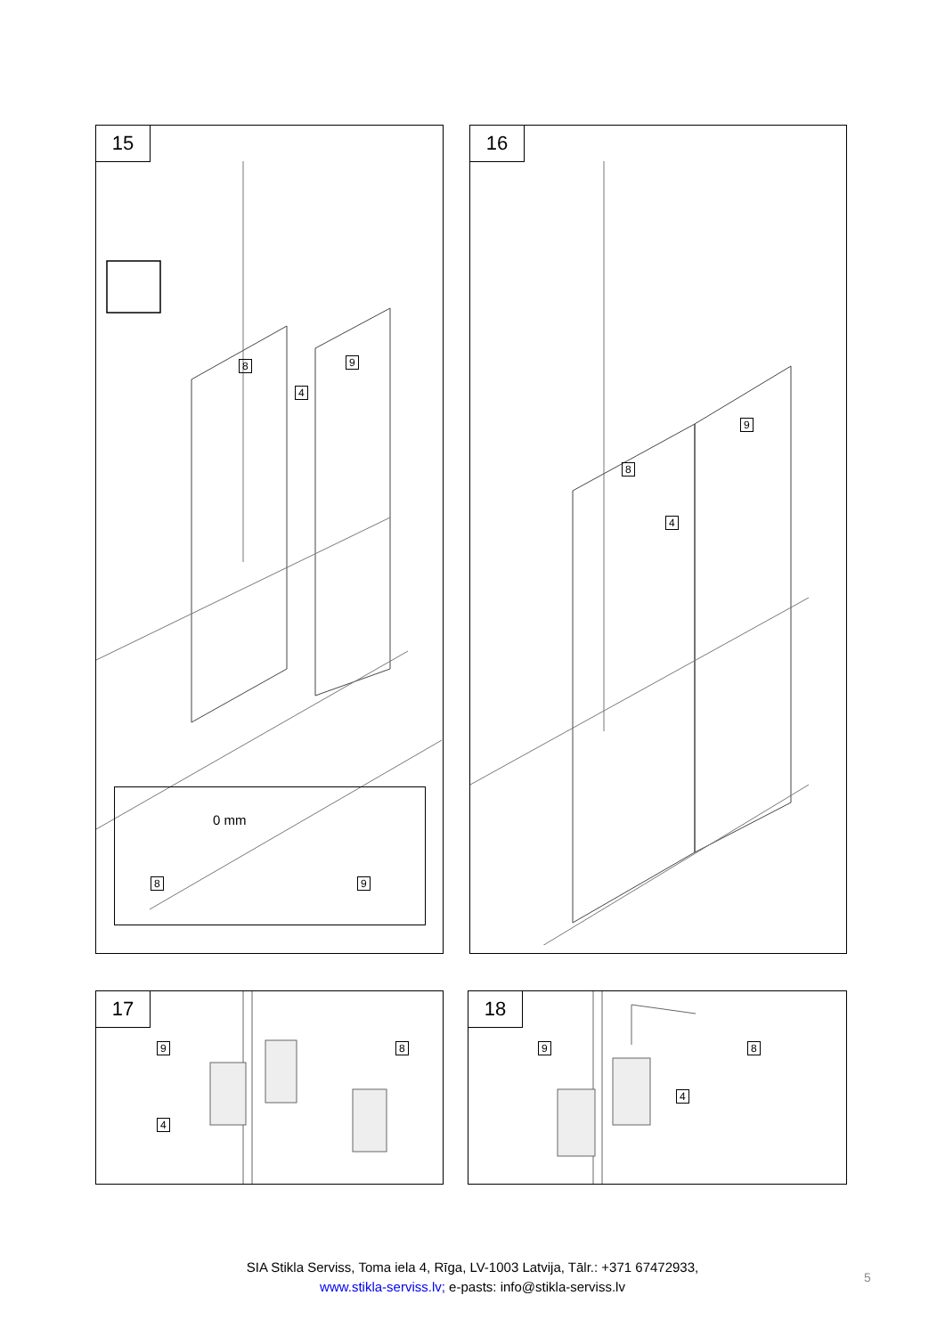15
8 9
4
0 mm
8 9
16
8
9
4
17
9 8
4
18
9 8
4
SIA Stikla Serviss, Toma iela 4, Rīga, LV-1003 Latvija, Tālr.: +371 67472933,
www.stikla-serviss.lv; e-pasts: info@stikla-serviss.lv
5